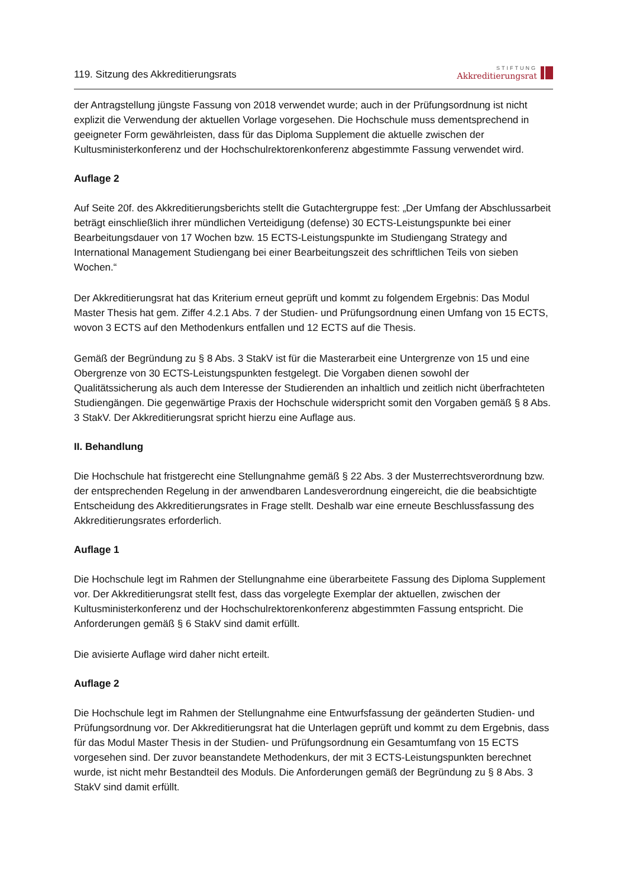119. Sitzung des Akkreditierungsrats
STIFTUNG
Akkreditierungsrat
der Antragstellung jüngste Fassung von 2018 verwendet wurde; auch in der Prüfungsordnung ist nicht explizit die Verwendung der aktuellen Vorlage vorgesehen. Die Hochschule muss dementsprechend in geeigneter Form gewährleisten, dass für das Diploma Supplement die aktuelle zwischen der Kultusministerkonferenz und der Hochschulrektorenkonferenz abgestimmte Fassung verwendet wird.
Auflage 2
Auf Seite 20f. des Akkreditierungsberichts stellt die Gutachtergruppe fest: „Der Umfang der Abschlussarbeit beträgt einschließlich ihrer mündlichen Verteidigung (defense) 30 ECTS-Leistungspunkte bei einer Bearbeitungsdauer von 17 Wochen bzw. 15 ECTS-Leistungspunkte im Studiengang Strategy and International Management Studiengang bei einer Bearbeitungszeit des schriftlichen Teils von sieben Wochen.“
Der Akkreditierungsrat hat das Kriterium erneut geprüft und kommt zu folgendem Ergebnis: Das Modul Master Thesis hat gem. Ziffer 4.2.1 Abs. 7 der Studien- und Prüfungsordnung einen Umfang von 15 ECTS, wovon 3 ECTS auf den Methodenkurs entfallen und 12 ECTS auf die Thesis.
Gemäß der Begründung zu § 8 Abs. 3 StakV ist für die Masterarbeit eine Untergrenze von 15 und eine Obergrenze von 30 ECTS-Leistungspunkten festgelegt. Die Vorgaben dienen sowohl der Qualitätssicherung als auch dem Interesse der Studierenden an inhaltlich und zeitlich nicht überfrachteten Studiengängen. Die gegenwärtige Praxis der Hochschule widerspricht somit den Vorgaben gemäß § 8 Abs. 3 StakV. Der Akkreditierungsrat spricht hierzu eine Auflage aus.
II. Behandlung
Die Hochschule hat fristgerecht eine Stellungnahme gemäß § 22 Abs. 3 der Musterrechtsverordnung bzw. der entsprechenden Regelung in der anwendbaren Landesverordnung eingereicht, die die beabsichtigte Entscheidung des Akkreditierungsrates in Frage stellt. Deshalb war eine erneute Beschlussfassung des Akkreditierungsrates erforderlich.
Auflage 1
Die Hochschule legt im Rahmen der Stellungnahme eine überarbeitete Fassung des Diploma Supplement vor. Der Akkreditierungsrat stellt fest, dass das vorgelegte Exemplar der aktuellen, zwischen der Kultusministerkonferenz und der Hochschulrektorenkonferenz abgestimmten Fassung entspricht. Die Anforderungen gemäß § 6 StakV sind damit erfüllt.
Die avisierte Auflage wird daher nicht erteilt.
Auflage 2
Die Hochschule legt im Rahmen der Stellungnahme eine Entwurfsfassung der geänderten Studien- und Prüfungsordnung vor. Der Akkreditierungsrat hat die Unterlagen geprüft und kommt zu dem Ergebnis, dass für das Modul Master Thesis in der Studien- und Prüfungsordnung ein Gesamtumfang von 15 ECTS vorgesehen sind. Der zuvor beanstandete Methodenkurs, der mit 3 ECTS-Leistungspunkten berechnet wurde, ist nicht mehr Bestandteil des Moduls. Die Anforderungen gemäß der Begründung zu § 8 Abs. 3 StakV sind damit erfüllt.